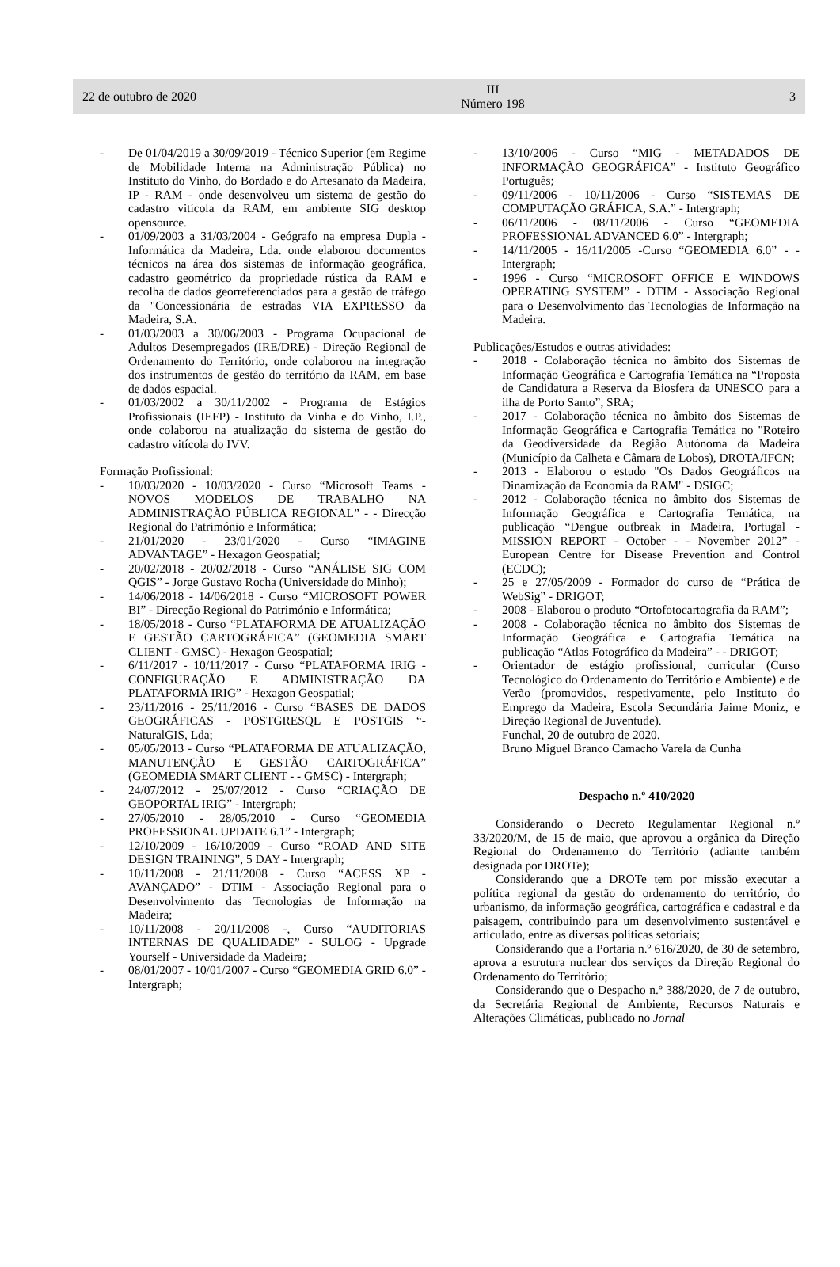22 de outubro de 2020
III
Número 198
3
- De 01/04/2019 a 30/09/2019 - Técnico Superior (em Regime de Mobilidade Interna na Administração Pública) no Instituto do Vinho, do Bordado e do Artesanato da Madeira, IP - RAM - onde desenvolveu um sistema de gestão do cadastro vitícola da RAM, em ambiente SIG desktop opensource.
- 01/09/2003 a 31/03/2004 - Geógrafo na empresa Dupla -Informática da Madeira, Lda. onde elaborou documentos técnicos na área dos sistemas de informação geográfica, cadastro geométrico da propriedade rústica da RAM e recolha de dados georreferenciados para a gestão de tráfego da "Concessionária de estradas VIA EXPRESSO da Madeira, S.A.
- 01/03/2003 a 30/06/2003 - Programa Ocupacional de Adultos Desempregados (IRE/DRE) - Direção Regional de Ordenamento do Território, onde colaborou na integração dos instrumentos de gestão do território da RAM, em base de dados espacial.
- 01/03/2002 a 30/11/2002 - Programa de Estágios Profissionais (IEFP) - Instituto da Vinha e do Vinho, I.P., onde colaborou na atualização do sistema de gestão do cadastro vitícola do IVV.
Formação Profissional:
- 10/03/2020 - 10/03/2020 - Curso “Microsoft Teams - NOVOS MODELOS DE TRABALHO NA ADMINISTRAÇÃO PÚBLICA REGIONAL” - - Direcção Regional do Património e Informática;
- 21/01/2020 - 23/01/2020 - Curso “IMAGINE ADVANTAGE” - Hexagon Geospatial;
- 20/02/2018 - 20/02/2018 - Curso “ANÁLISE SIG COM QGIS” - Jorge Gustavo Rocha (Universidade do Minho);
- 14/06/2018 - 14/06/2018 - Curso “MICROSOFT POWER BI” - Direcção Regional do Património e Informática;
- 18/05/2018 - Curso “PLATAFORMA DE ATUALIZAÇÃO E GESTÃO CARTOGRÁFICA” (GEOMEDIA SMART CLIENT - GMSC) - Hexagon Geospatial;
- 6/11/2017 - 10/11/2017 - Curso “PLATAFORMA IRIG - CONFIGURAÇÃO E ADMINISTRAÇÃO DA PLATAFORMA IRIG” - Hexagon Geospatial;
- 23/11/2016 - 25/11/2016 - Curso “BASES DE DADOS GEOGRÁFICAS - POSTGRESQL E POSTGIS “- NaturalGIS, Lda;
- 05/05/2013 - Curso “PLATAFORMA DE ATUALIZAÇÃO, MANUTENÇÃO E GESTÃO CARTOGRÁFICA” (GEOMEDIA SMART CLIENT - - GMSC) - Intergraph;
- 24/07/2012 - 25/07/2012 - Curso “CRIAÇÃO DE GEOPORTAL IRIG” - Intergraph;
- 27/05/2010 - 28/05/2010 - Curso “GEOMEDIA PROFESSIONAL UPDATE 6.1” - Intergraph;
- 12/10/2009 - 16/10/2009 - Curso “ROAD AND SITE DESIGN TRAINING”, 5 DAY - Intergraph;
- 10/11/2008 - 21/11/2008 - Curso “ACESS XP - AVANÇADO” - DTIM - Associação Regional para o Desenvolvimento das Tecnologias de Informação na Madeira;
- 10/11/2008 - 20/11/2008 -, Curso “AUDITORIAS INTERNAS DE QUALIDADE” - SULOG - Upgrade Yourself - Universidade da Madeira;
- 08/01/2007 - 10/01/2007 - Curso “GEOMEDIA GRID 6.0” - Intergraph;
- 13/10/2006 - Curso “MIG - METADADOS DE INFORMAÇÃO GEOGRÁFICA” - Instituto Geográfico Português;
- 09/11/2006 - 10/11/2006 - Curso “SISTEMAS DE COMPUTAÇÃO GRÁFICA, S.A.” - Intergraph;
- 06/11/2006 - 08/11/2006 - Curso “GEOMEDIA PROFESSIONAL ADVANCED 6.0” - Intergraph;
- 14/11/2005 - 16/11/2005 -Curso “GEOMEDIA 6.0” - - Intergraph;
- 1996 - Curso “MICROSOFT OFFICE E WINDOWS OPERATING SYSTEM” - DTIM - Associação Regional para o Desenvolvimento das Tecnologias de Informação na Madeira.
Publicações/Estudos e outras atividades:
- 2018 - Colaboração técnica no âmbito dos Sistemas de Informação Geográfica e Cartografia Temática na “Proposta de Candidatura a Reserva da Biosfera da UNESCO para a ilha de Porto Santo”, SRA;
- 2017 - Colaboração técnica no âmbito dos Sistemas de Informação Geográfica e Cartografia Temática no "Roteiro da Geodiversidade da Região Autónoma da Madeira (Município da Calheta e Câmara de Lobos), DROTA/IFCN;
- 2013 - Elaborou o estudo "Os Dados Geográficos na Dinamização da Economia da RAM" - DSIGC;
- 2012 - Colaboração técnica no âmbito dos Sistemas de Informação Geográfica e Cartografia Temática, na publicação “Dengue outbreak in Madeira, Portugal - MISSION REPORT - October - - November 2012” - European Centre for Disease Prevention and Control (ECDC);
- 25 e 27/05/2009 - Formador do curso de “Prática de WebSig” - DRIGOT;
- 2008 - Elaborou o produto “Ortofotocartografia da RAM”;
- 2008 - Colaboração técnica no âmbito dos Sistemas de Informação Geográfica e Cartografia Temática na publicação “Atlas Fotográfico da Madeira” - - DRIGOT;
- Orientador de estágio profissional, curricular (Curso Tecnológico do Ordenamento do Território e Ambiente) e de Verão (promovidos, respetivamente, pelo Instituto do Emprego da Madeira, Escola Secundária Jaime Moniz, e Direção Regional de Juventude).
Funchal, 20 de outubro de 2020.
Bruno Miguel Branco Camacho Varela da Cunha
Despacho n.º 410/2020
Considerando o Decreto Regulamentar Regional n.º 33/2020/M, de 15 de maio, que aprovou a orgânica da Direção Regional do Ordenamento do Território (adiante também designada por DROTe);
Considerando que a DROTe tem por missão executar a política regional da gestão do ordenamento do território, do urbanismo, da informação geográfica, cartográfica e cadastral e da paisagem, contribuindo para um desenvolvimento sustentável e articulado, entre as diversas políticas setoriais;
Considerando que a Portaria n.º 616/2020, de 30 de setembro, aprova a estrutura nuclear dos serviços da Direção Regional do Ordenamento do Território;
Considerando que o Despacho n.º 388/2020, de 7 de outubro, da Secretária Regional de Ambiente, Recursos Naturais e Alterações Climáticas, publicado no Jornal